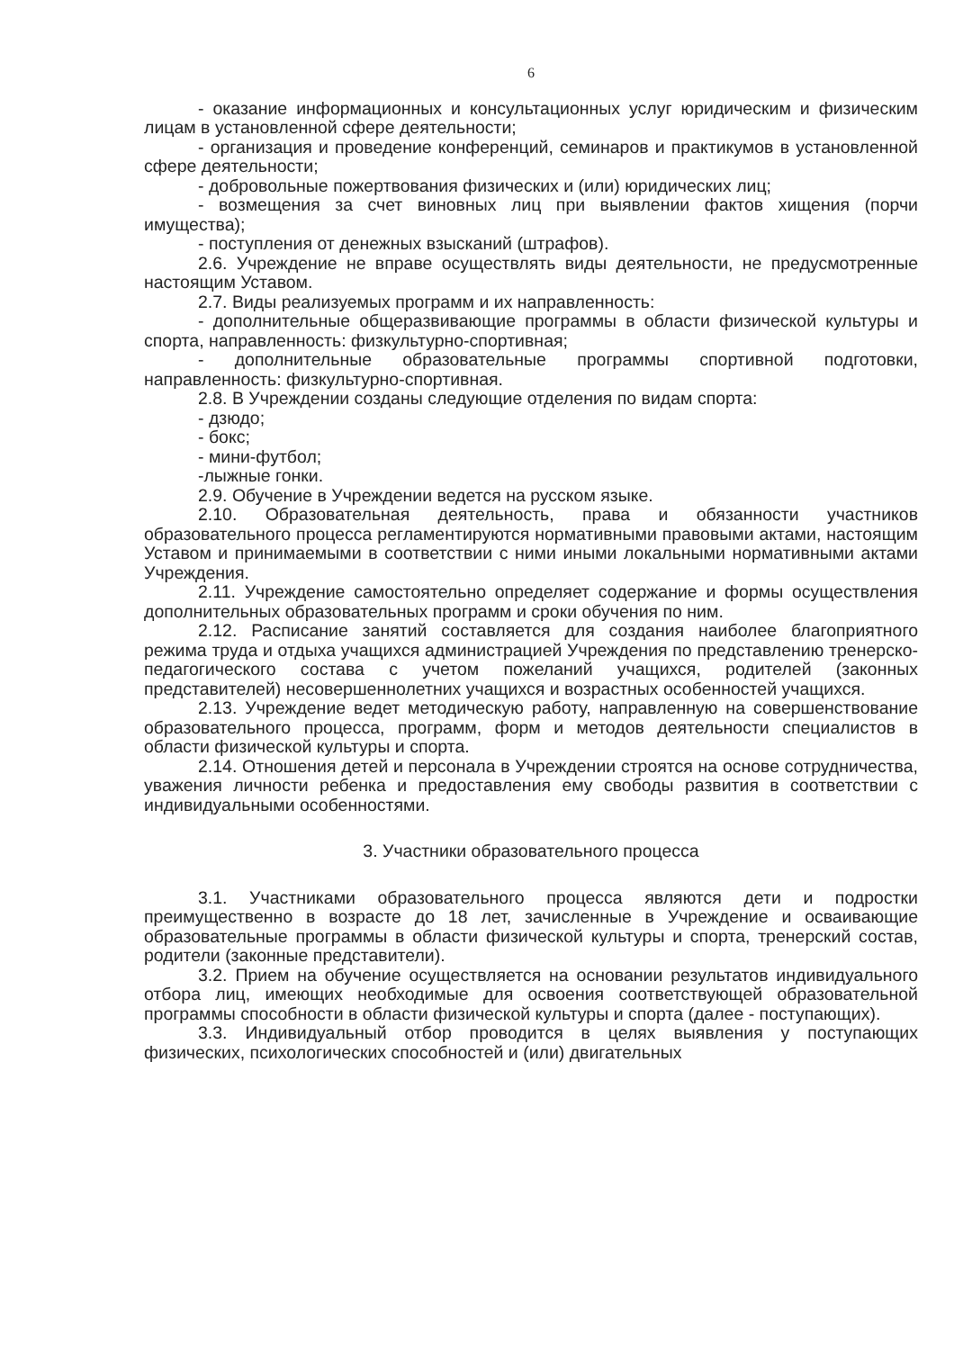6
- оказание информационных и консультационных услуг юридическим и физическим лицам в установленной сфере деятельности;
- организация и проведение конференций, семинаров и практикумов в установленной сфере деятельности;
- добровольные пожертвования физических и (или) юридических лиц;
- возмещения за счет виновных лиц при выявлении фактов хищения (порчи имущества);
- поступления от денежных взысканий (штрафов).
2.6. Учреждение не вправе осуществлять виды деятельности, не предусмотренные настоящим Уставом.
2.7. Виды реализуемых программ и их направленность:
- дополнительные общеразвивающие программы в области физической культуры и спорта, направленность: физкультурно-спортивная;
- дополнительные образовательные программы спортивной подготовки, направленность: физкультурно-спортивная.
2.8. В Учреждении созданы следующие отделения по видам спорта:
- дзюдо;
- бокс;
- мини-футбол;
-лыжные гонки.
2.9. Обучение в Учреждении ведется на русском языке.
2.10. Образовательная деятельность, права и обязанности участников образовательного процесса регламентируются нормативными правовыми актами, настоящим Уставом и принимаемыми в соответствии с ними иными локальными нормативными актами Учреждения.
2.11. Учреждение самостоятельно определяет содержание и формы осуществления дополнительных образовательных программ и сроки обучения по ним.
2.12. Расписание занятий составляется для создания наиболее благоприятного режима труда и отдыха учащихся администрацией Учреждения по представлению тренерско-педагогического состава с учетом пожеланий учащихся, родителей (законных представителей) несовершеннолетних учащихся и возрастных особенностей учащихся.
2.13. Учреждение ведет методическую работу, направленную на совершенствование образовательного процесса, программ, форм и методов деятельности специалистов в области физической культуры и спорта.
2.14. Отношения детей и персонала в Учреждении строятся на основе сотрудничества, уважения личности ребенка и предоставления ему свободы развития в соответствии с индивидуальными особенностями.
3. Участники образовательного процесса
3.1. Участниками образовательного процесса являются дети и подростки преимущественно в возрасте до 18 лет, зачисленные в Учреждение и осваивающие образовательные программы в области физической культуры и спорта, тренерский состав, родители (законные представители).
3.2. Прием на обучение осуществляется на основании результатов индивидуального отбора лиц, имеющих необходимые для освоения соответствующей образовательной программы способности в области физической культуры и спорта (далее - поступающих).
3.3. Индивидуальный отбор проводится в целях выявления у поступающих физических, психологических способностей и (или) двигательных